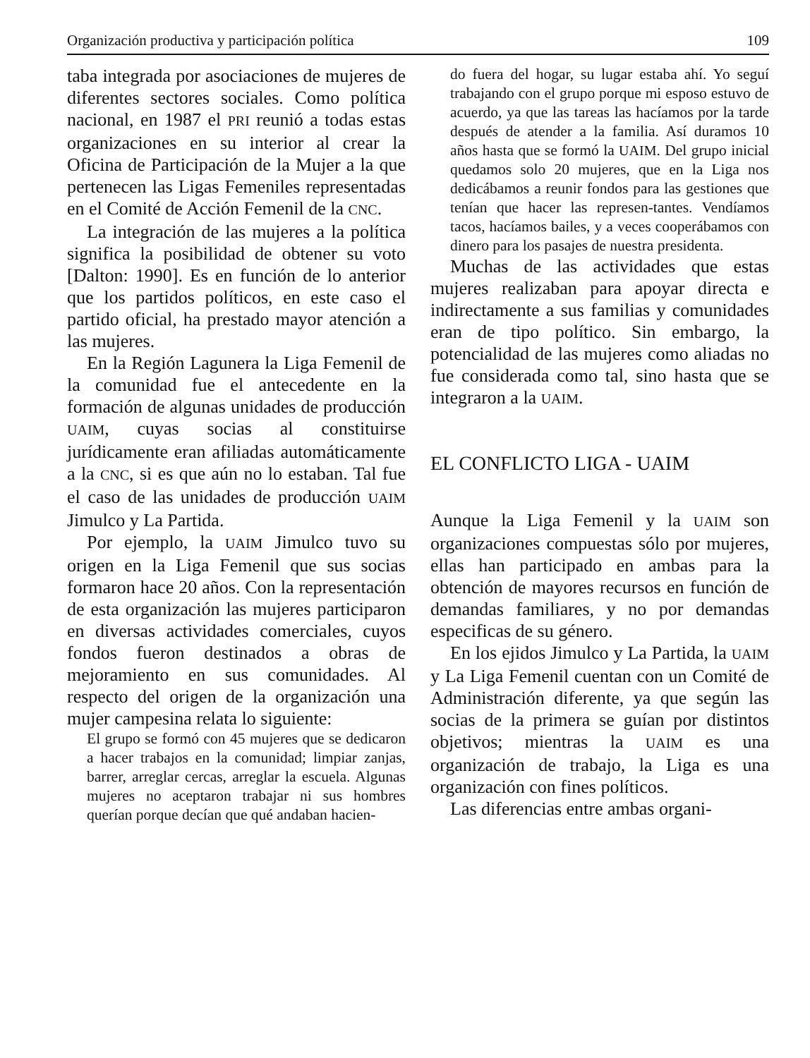Organización productiva y participación política 109
taba integrada por asociaciones de mujeres de diferentes sectores sociales. Como política nacional, en 1987 el PRI reunió a todas estas organizaciones en su interior al crear la Oficina de Participación de la Mujer a la que pertenecen las Ligas Femeniles representadas en el Comité de Acción Femenil de la CNC.
La integración de las mujeres a la política significa la posibilidad de obtener su voto [Dalton: 1990]. Es en función de lo anterior que los partidos políticos, en este caso el partido oficial, ha prestado mayor atención a las mujeres.
En la Región Lagunera la Liga Femenil de la comunidad fue el antecedente en la formación de algunas unidades de producción UAIM, cuyas socias al constituirse jurídicamente eran afiliadas automáticamente a la CNC, si es que aún no lo estaban. Tal fue el caso de las unidades de producción UAIM Jimulco y La Partida.
Por ejemplo, la UAIM Jimulco tuvo su origen en la Liga Femenil que sus socias formaron hace 20 años. Con la representación de esta organización las mujeres participaron en diversas actividades comerciales, cuyos fondos fueron destinados a obras de mejoramiento en sus comunidades. Al respecto del origen de la organización una mujer campesina relata lo siguiente:
El grupo se formó con 45 mujeres que se dedicaron a hacer trabajos en la comunidad; limpiar zanjas, barrer, arreglar cercas, arreglar la escuela. Algunas mujeres no aceptaron trabajar ni sus hombres querían porque decían que qué andaban hacien-
do fuera del hogar, su lugar estaba ahí. Yo seguí trabajando con el grupo porque mi esposo estuvo de acuerdo, ya que las tareas las hacíamos por la tarde después de atender a la familia. Así duramos 10 años hasta que se formó la UAIM. Del grupo inicial quedamos solo 20 mujeres, que en la Liga nos dedicábamos a reunir fondos para las gestiones que tenían que hacer las represen-tantes. Vendíamos tacos, hacíamos bailes, y a veces cooperábamos con dinero para los pasajes de nuestra presidenta.
Muchas de las actividades que estas mujeres realizaban para apoyar directa e indirectamente a sus familias y comunidades eran de tipo político. Sin embargo, la potencialidad de las mujeres como aliadas no fue considerada como tal, sino hasta que se integraron a la UAIM.
EL CONFLICTO LIGA - UAIM
Aunque la Liga Femenil y la UAIM son organizaciones compuestas sólo por mujeres, ellas han participado en ambas para la obtención de mayores recursos en función de demandas familiares, y no por demandas especificas de su género.
En los ejidos Jimulco y La Partida, la UAIM y La Liga Femenil cuentan con un Comité de Administración diferente, ya que según las socias de la primera se guían por distintos objetivos; mientras la UAIM es una organización de trabajo, la Liga es una organización con fines políticos.
Las diferencias entre ambas organi-